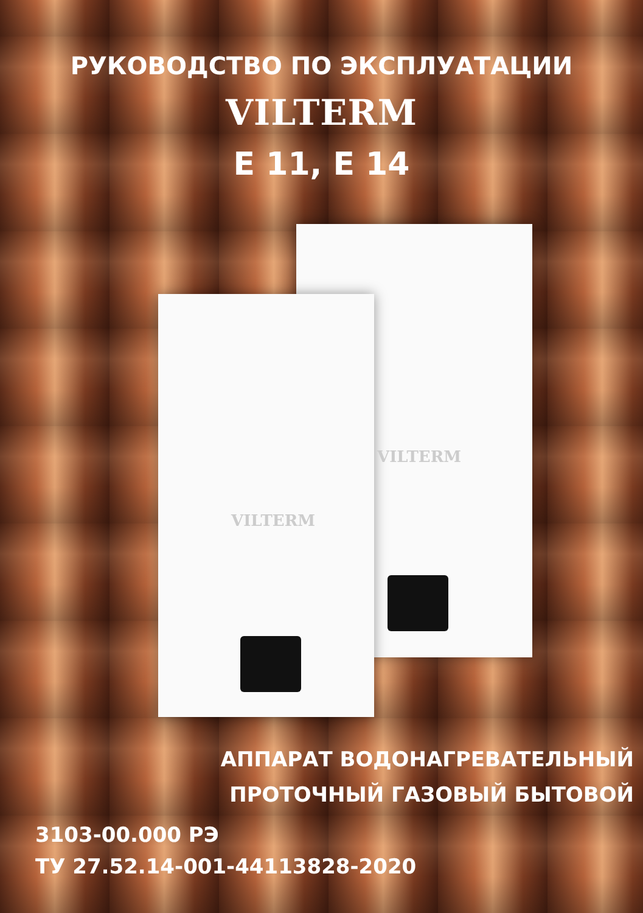РУКОВОДСТВО ПО ЭКСПЛУАТАЦИИ
VILTERM
E 11, E 14
VILTERM
VILTERM
АППАРАТ ВОДОНАГРЕВАТЕЛЬНЫЙ
ПРОТОЧНЫЙ ГАЗОВЫЙ БЫТОВОЙ
3103-00.000 РЭ
ТУ 27.52.14-001-44113828-2020